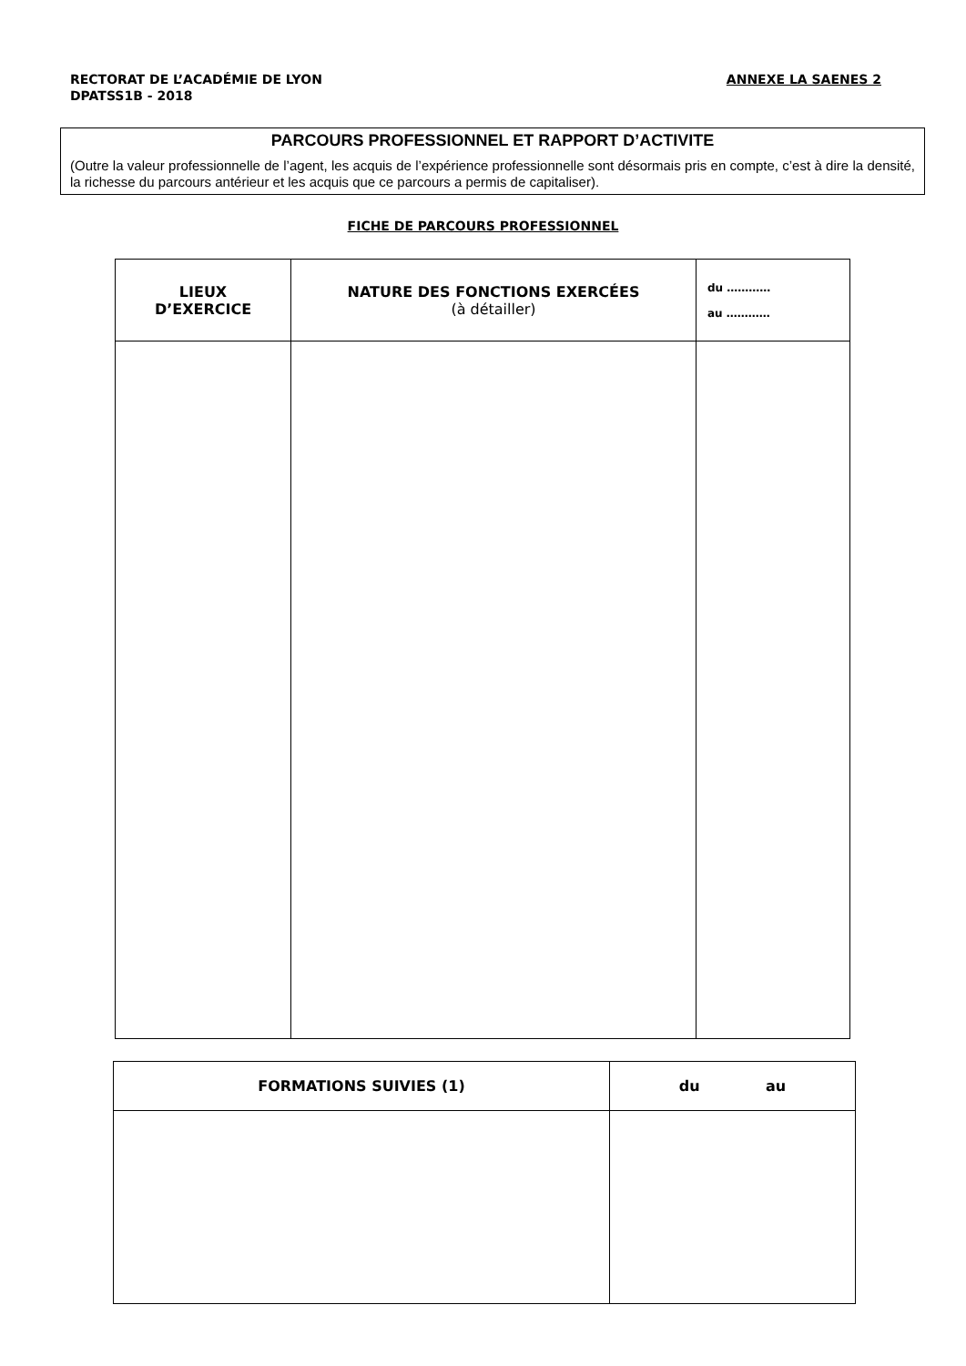RECTORAT DE L’ACADÉMIE DE LYON
DPATSS1B - 2018
ANNEXE LA SAENES 2
PARCOURS PROFESSIONNEL ET RAPPORT D’ACTIVITE
(Outre la valeur professionnelle de l’agent, les acquis de l’expérience professionnelle sont désormais pris en compte, c’est à dire la densité, la richesse du parcours antérieur et les acquis que ce parcours a permis de capitaliser).
FICHE DE PARCOURS PROFESSIONNEL
| LIEUX D’EXERCICE | NATURE DES FONCTIONS EXERCÉES (à détailler) | du ………… au ………… |
| --- | --- | --- |
| FORMATIONS SUIVIES (1) | du au |
| --- | --- |